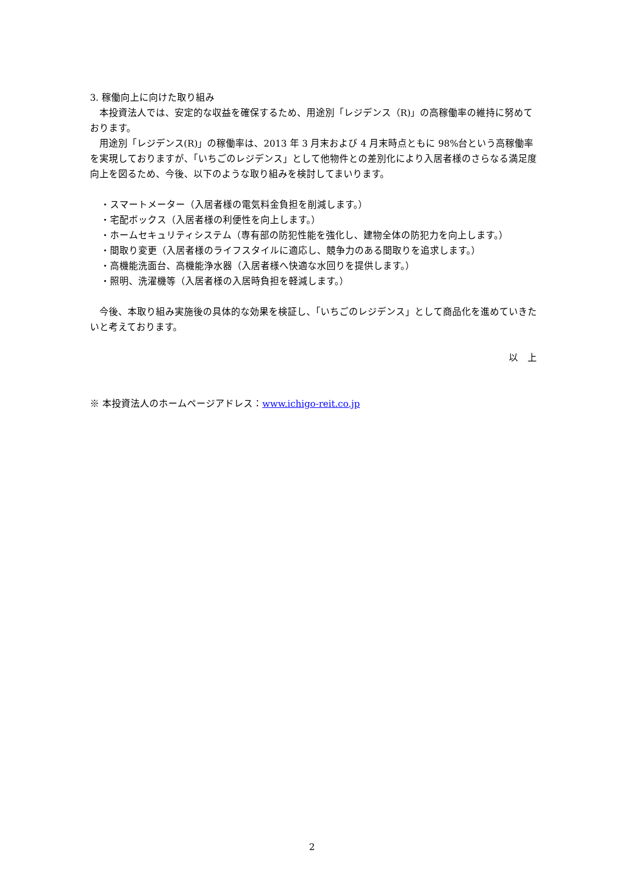3. 稼働向上に向けた取り組み
本投資法人では、安定的な収益を確保するため、用途別「レジデンス（R)」の高稼働率の維持に努めております。
用途別「レジデンス(R)」の稼働率は、2013 年 3 月末および 4 月末時点ともに 98%台という高稼働率を実現しておりますが、「いちごのレジデンス」として他物件との差別化により入居者様のさらなる満足度向上を図るため、今後、以下のような取り組みを検討してまいります。
・スマートメーター（入居者様の電気料金負担を削減します。）
・宅配ボックス（入居者様の利便性を向上します。）
・ホームセキュリティシステム（専有部の防犯性能を強化し、建物全体の防犯力を向上します。）
・間取り変更（入居者様のライフスタイルに適応し、競争力のある間取りを追求します。）
・高機能洗面台、高機能浄水器（入居者様へ快適な水回りを提供します。）
・照明、洗濯機等（入居者様の入居時負担を軽減します。）
今後、本取り組み実施後の具体的な効果を検証し、「いちごのレジデンス」として商品化を進めていきたいと考えております。
以　上
※ 本投資法人のホームページアドレス：www.ichigo-reit.co.jp
2